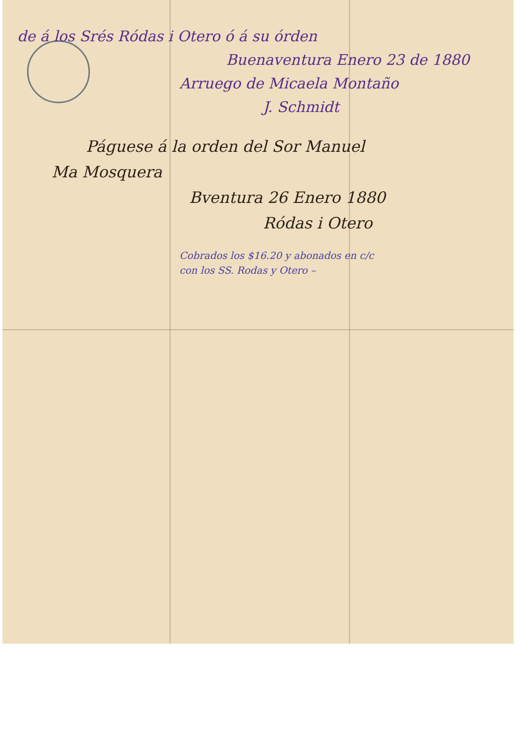de á los Srés Ródas i Otero ó á su órden
Buenaventura Enero 23 de 1880
Arruego de Micaela Montaño
J. Schmidt
Páguese á la orden del Sor Manuel
Ma Mosquera
Bventura 26 Enero 1880
Ródas i Otero
Cobrados los $16.20 y abonados en c/c
con los SS. Rodas y Otero –